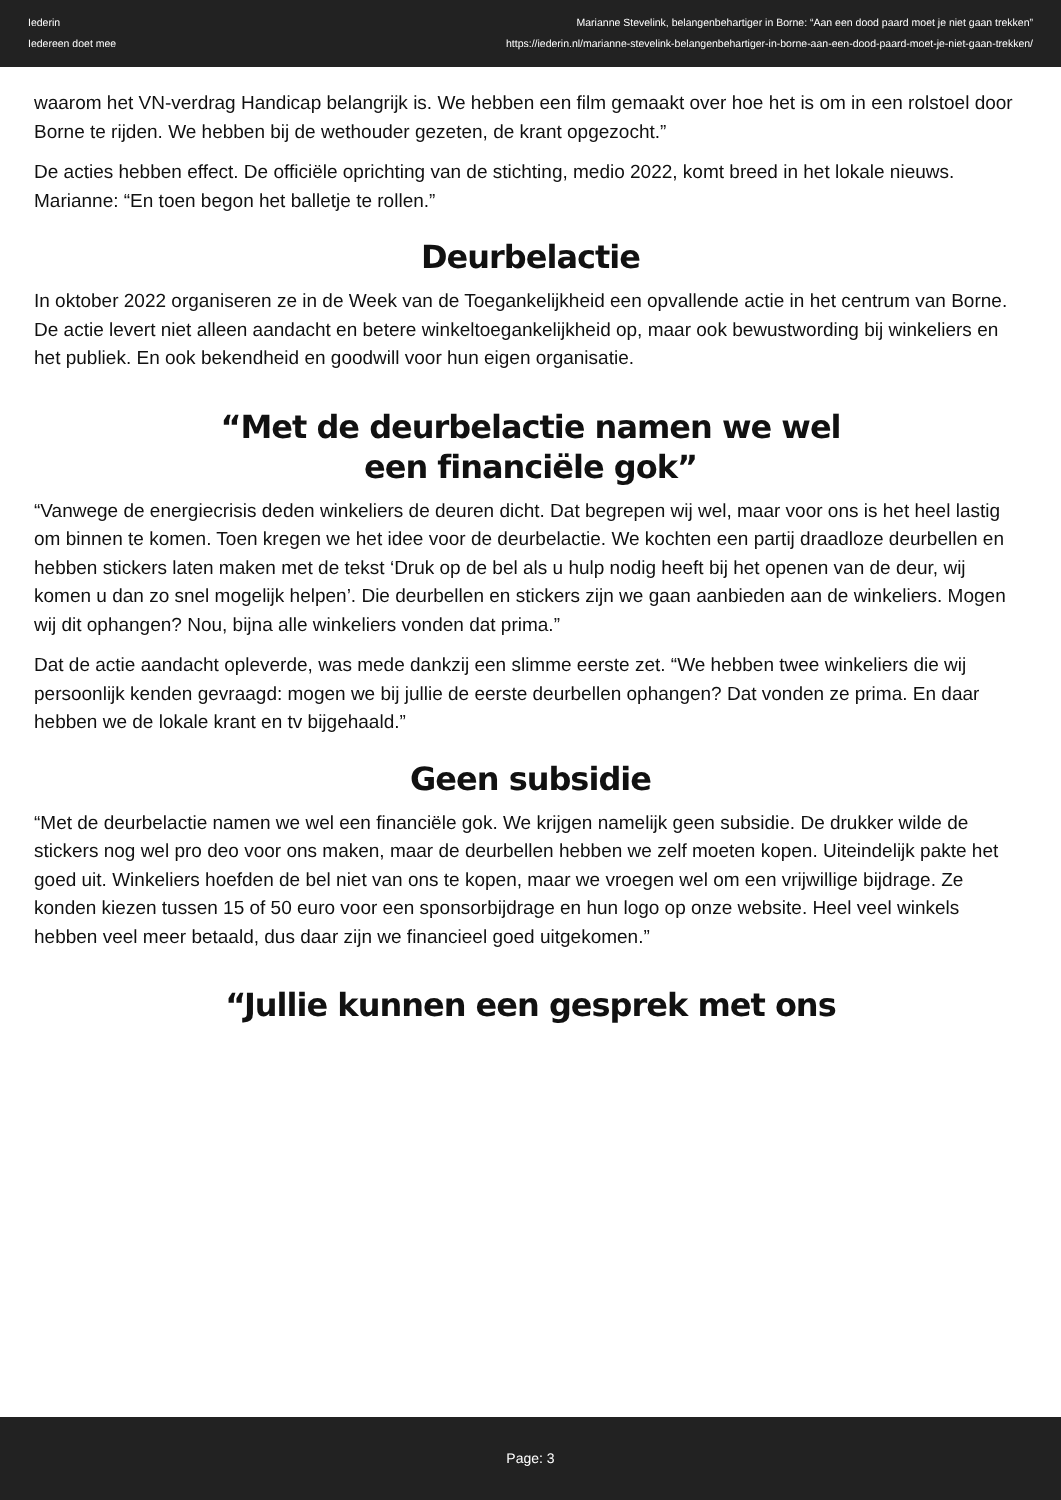Iederin
Iedereen doet mee
Marianne Stevelink, belangenbehartiger in Borne: “Aan een dood paard moet je niet gaan trekken”
https://iederin.nl/marianne-stevelink-belangenbehartiger-in-borne-aan-een-dood-paard-moet-je-niet-gaan-trekken/
waarom het VN-verdrag Handicap belangrijk is. We hebben een film gemaakt over hoe het is om in een rolstoel door Borne te rijden. We hebben bij de wethouder gezeten, de krant opgezocht.”
De acties hebben effect. De officiële oprichting van de stichting, medio 2022, komt breed in het lokale nieuws. Marianne: “En toen begon het balletje te rollen.”
Deurbelactie
In oktober 2022 organiseren ze in de Week van de Toegankelijkheid een opvallende actie in het centrum van Borne. De actie levert niet alleen aandacht en betere winkeltoegankelijkheid op, maar ook bewustwording bij winkeliers en het publiek. En ook bekendheid en goodwill voor hun eigen organisatie.
“Met de deurbelactie namen we wel
een financiële gok”
“Vanwege de energiecrisis deden winkeliers de deuren dicht. Dat begrepen wij wel, maar voor ons is het heel lastig om binnen te komen. Toen kregen we het idee voor de deurbelactie. We kochten een partij draadloze deurbellen en hebben stickers laten maken met de tekst ‘Druk op de bel als u hulp nodig heeft bij het openen van de deur, wij komen u dan zo snel mogelijk helpen’. Die deurbellen en stickers zijn we gaan aanbieden aan de winkeliers. Mogen wij dit ophangen? Nou, bijna alle winkeliers vonden dat prima.”
Dat de actie aandacht opleverde, was mede dankzij een slimme eerste zet. “We hebben twee winkeliers die wij persoonlijk kenden gevraagd: mogen we bij jullie de eerste deurbellen ophangen? Dat vonden ze prima. En daar hebben we de lokale krant en tv bijgehaald.”
Geen subsidie
“Met de deurbelactie namen we wel een financiële gok. We krijgen namelijk geen subsidie. De drukker wilde de stickers nog wel pro deo voor ons maken, maar de deurbellen hebben we zelf moeten kopen. Uiteindelijk pakte het goed uit. Winkeliers hoefden de bel niet van ons te kopen, maar we vroegen wel om een vrijwillige bijdrage. Ze konden kiezen tussen 15 of 50 euro voor een sponsorbijdrage en hun logo op onze website. Heel veel winkels hebben veel meer betaald, dus daar zijn we financieel goed uitgekomen.”
“Jullie kunnen een gesprek met ons
Page: 3